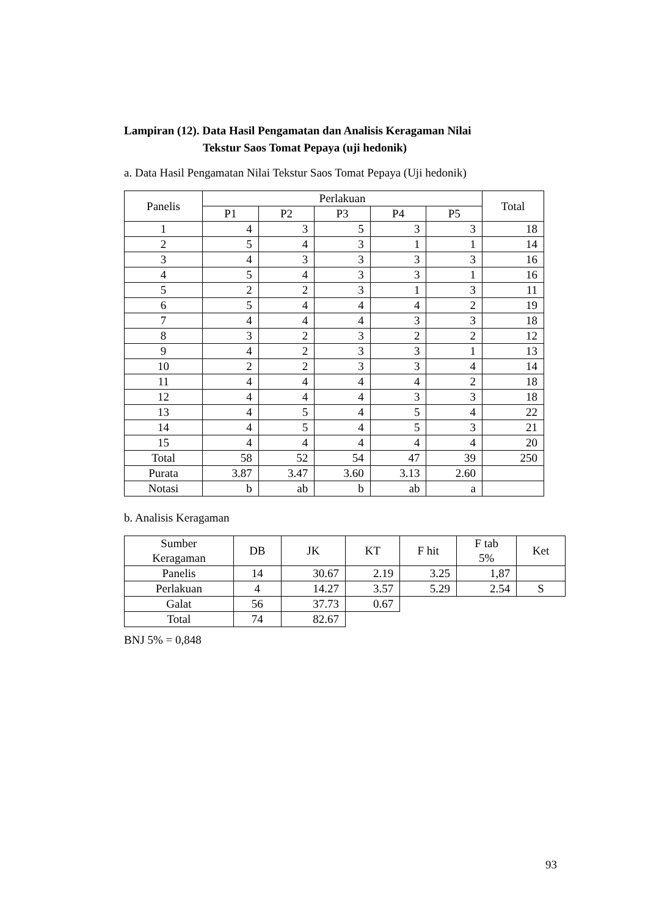Lampiran (12). Data Hasil Pengamatan dan Analisis Keragaman Nilai
Tekstur Saos Tomat Pepaya (uji hedonik)
a. Data Hasil Pengamatan Nilai Tekstur Saos Tomat Pepaya (Uji hedonik)
| Panelis | Perlakuan | | | | | Total |
| --- | --- | --- | --- | --- | --- | --- |
| | P1 | P2 | P3 | P4 | P5 | |
| 1 | 4 | 3 | 5 | 3 | 3 | 18 |
| 2 | 5 | 4 | 3 | 1 | 1 | 14 |
| 3 | 4 | 3 | 3 | 3 | 3 | 16 |
| 4 | 5 | 4 | 3 | 3 | 1 | 16 |
| 5 | 2 | 2 | 3 | 1 | 3 | 11 |
| 6 | 5 | 4 | 4 | 4 | 2 | 19 |
| 7 | 4 | 4 | 4 | 3 | 3 | 18 |
| 8 | 3 | 2 | 3 | 2 | 2 | 12 |
| 9 | 4 | 2 | 3 | 3 | 1 | 13 |
| 10 | 2 | 2 | 3 | 3 | 4 | 14 |
| 11 | 4 | 4 | 4 | 4 | 2 | 18 |
| 12 | 4 | 4 | 4 | 3 | 3 | 18 |
| 13 | 4 | 5 | 4 | 5 | 4 | 22 |
| 14 | 4 | 5 | 4 | 5 | 3 | 21 |
| 15 | 4 | 4 | 4 | 4 | 4 | 20 |
| Total | 58 | 52 | 54 | 47 | 39 | 250 |
| Purata | 3.87 | 3.47 | 3.60 | 3.13 | 2.60 | |
| Notasi | b | ab | b | ab | a | |
b. Analisis Keragaman
| Sumber Keragaman | DB | JK | KT | F hit | F tab 5% | Ket |
| --- | --- | --- | --- | --- | --- | --- |
| Panelis | 14 | 30.67 | 2.19 | 3.25 | 1,87 | |
| Perlakuan | 4 | 14.27 | 3.57 | 5.29 | 2.54 | S |
| Galat | 56 | 37.73 | 0.67 | | | |
| Total | 74 | 82.67 | | | | |
BNJ 5% = 0,848
93